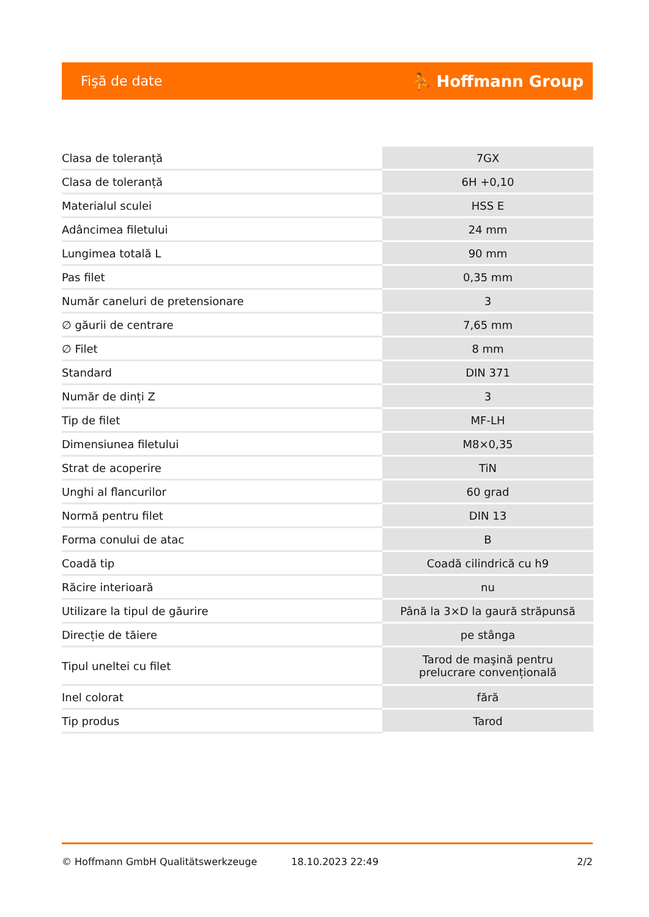Fişă de date ⛹ Hoffmann Group
| Clasa de toleranță | 7GX |
| Clasa de toleranță | 6H +0,10 |
| Materialul sculei | HSS E |
| Adâncimea filetului | 24 mm |
| Lungimea totală L | 90 mm |
| Pas filet | 0,35 mm |
| Număr caneluri de pretensionare | 3 |
| ∅ găurii de centrare | 7,65 mm |
| ∅ Filet | 8 mm |
| Standard | DIN 371 |
| Număr de dinți Z | 3 |
| Tip de filet | MF-LH |
| Dimensiunea filetului | M8×0,35 |
| Strat de acoperire | TiN |
| Unghi al flancurilor | 60 grad |
| Normă pentru filet | DIN 13 |
| Forma conului de atac | B |
| Coadă tip | Coadă cilindrică cu h9 |
| Răcire interioară | nu |
| Utilizare la tipul de găurire | Până la 3×D la gaură străpunsă |
| Direcție de tăiere | pe stânga |
| Tipul uneltei cu filet | Tarod de maşină pentru prelucrare convențională |
| Inel colorat | fără |
| Tip produs | Tarod |
© Hoffmann GmbH Qualitätswerkzeuge 18.10.2023 22:49 2/2